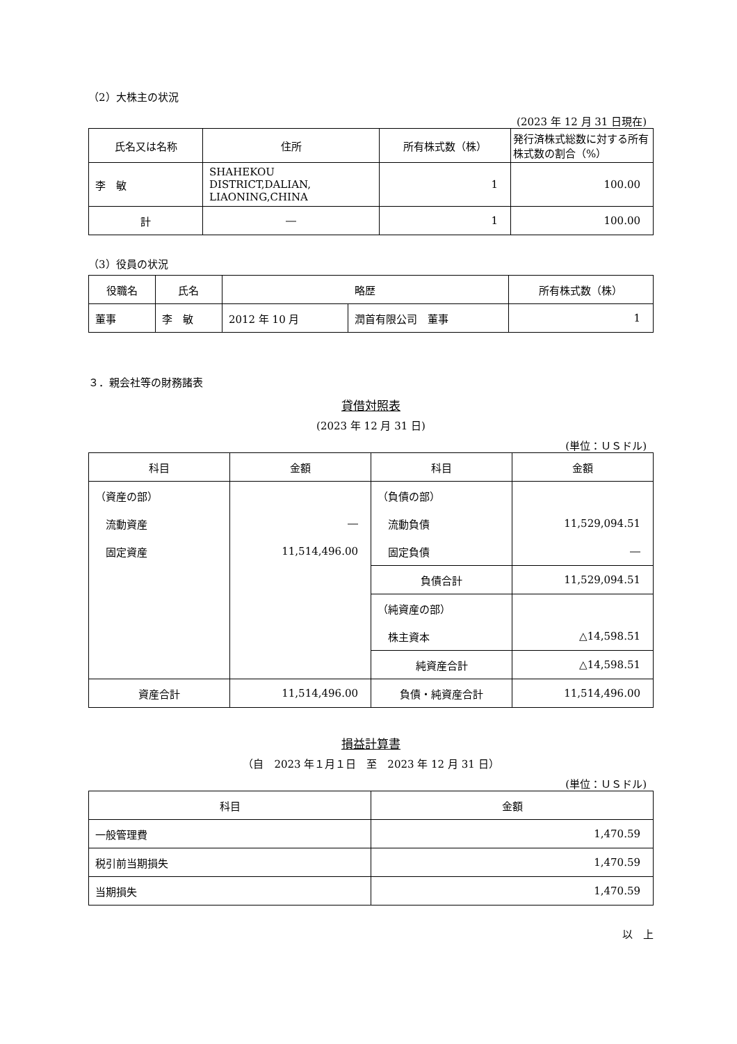（2）大株主の状況
(2023 年 12 月 31 日現在)
| 氏名又は名称 | 住所 | 所有株式数（株） | 発行済株式総数に対する所有株式数の割合（%） |
| --- | --- | --- | --- |
| 李 敏 | SHAHEKOU DISTRICT,DALIAN, LIAONING,CHINA | 1 | 100.00 |
| 計 | ― | 1 | 100.00 |
（3）役員の状況
| 役職名 | 氏名 | 略歴 | | 所有株式数（株） |
| --- | --- | --- | --- | --- |
| 董事 | 李 敏 | 2012 年 10 月 | 潤首有限公司 董事 | 1 |
３．親会社等の財務諸表
貸借対照表
(2023 年 12 月 31 日)
(単位：ＵＳドル)
| 科目 | 金額 | 科目 | 金額 |
| --- | --- | --- | --- |
| （資産の部） | | （負債の部） | |
| 流動資産 | ― | 流動負債 | 11,529,094.51 |
| 固定資産 | 11,514,496.00 | 固定負債 | ― |
| | | 負債合計 | 11,529,094.51 |
| | | （純資産の部） | |
| | | 株主資本 | △14,598.51 |
| | | 純資産合計 | △14,598.51 |
| 資産合計 | 11,514,496.00 | 負債・純資産合計 | 11,514,496.00 |
損益計算書
（自　2023 年１月１日　至　2023 年 12 月 31 日）
(単位：ＵＳドル)
| 科目 | 金額 |
| --- | --- |
| 一般管理費 | 1,470.59 |
| 税引前当期損失 | 1,470.59 |
| 当期損失 | 1,470.59 |
以　上